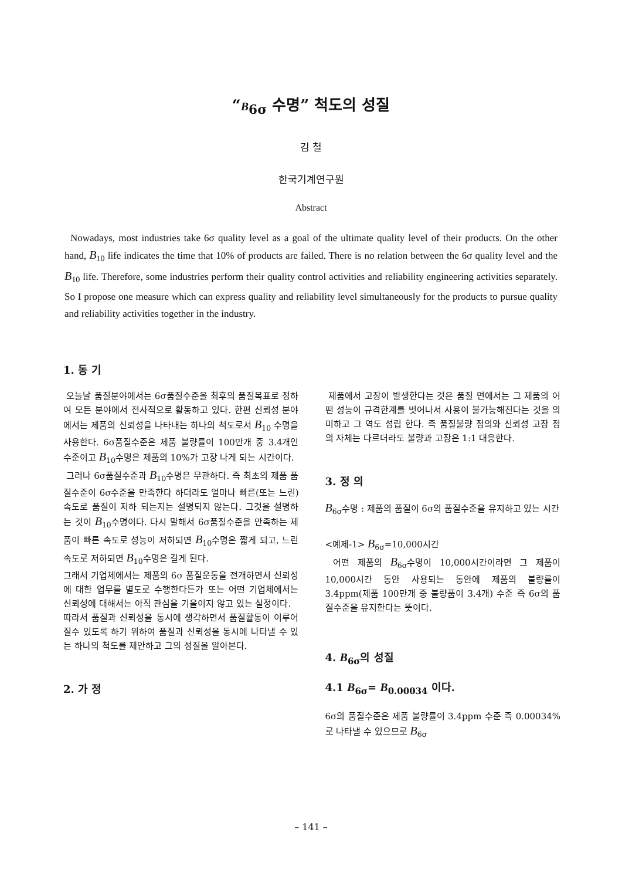“B<sub>6σ</sub> 수명” 척도의 성질
김 철
한국기계연구원
Abstract
Nowadays, most industries take 6σ quality level as a goal of the ultimate quality level of their products. On the other hand, B<sub>10</sub> life indicates the time that 10% of products are failed. There is no relation between the 6σ quality level and the B<sub>10</sub> life. Therefore, some industries perform their quality control activities and reliability engineering activities separately. So I propose one measure which can express quality and reliability level simultaneously for the products to pursue quality and reliability activities together in the industry.
1. 동 기
오늘날 품질분야에서는 6σ품질수준을 최후의 품질목표로 정하여 모든 분야에서 전사적으로 활동하고 있다. 한편 신뢰성 분야에서는 제품의 신뢰성을 나타내는 하나의 척도로서 B<sub>10</sub> 수명을 사용한다. 6σ품질수준은 제품 불량률이 100만개 중 3.4개인 수준이고 B<sub>10</sub>수명은 제품의 10%가 고장 나게 되는 시간이다.
그러나 6σ품질수준과 B<sub>10</sub>수명은 무관하다. 즉 최초의 제품 품질수준이 6σ수준을 만족한다 하더라도 얼마나 빠른(또는 느린) 속도로 품질이 저하 되는지는 설명되지 않는다. 그것을 설명하는 것이 B<sub>10</sub>수명이다. 다시 말해서 6σ품질수준을 만족하는 제품이 빠른 속도로 성능이 저하되면 B<sub>10</sub>수명은 짧게 되고, 느린 속도로 저하되면 B<sub>10</sub>수명은 길게 된다.
그래서 기업체에서는 제품의 6σ 품질운동을 전개하면서 신뢰성에 대한 업무를 별도로 수행한다든가 또는 어떤 기업체에서는 신뢰성에 대해서는 아직 관심을 기울이지 않고 있는 실정이다.
따라서 품질과 신뢰성을 동시에 생각하면서 품질활동이 이루어 질수 있도록 하기 위하여 품질과 신뢰성을 동시에 나타낼 수 있는 하나의 척도를 제안하고 그의 성질을 알아본다.
2. 가 정
제품에서 고장이 발생한다는 것은 품질 면에서는 그 제품의 어떤 성능이 규격한계를 벗어나서 사용이 불가능해진다는 것을 의미하고 그 역도 성립 한다. 즉 품질불량 정의와 신뢰성 고장 정의 자체는 다르더라도 불량과 고장은 1:1 대응한다.
3. 정 의
B<sub>6σ</sub>수명 : 제품의 품질이 6σ의 품질수준을 유지하고 있는 시간
<예제-1> B<sub>6σ</sub>=10,000시간
어떤 제품의 B<sub>6σ</sub>수명이 10,000시간이라면 그 제품이 10,000시간 동안 사용되는 동안에 제품의 불량률이 3.4ppm(제품 100만개 중 불량품이 3.4개) 수준 즉 6σ의 품질수준을 유지한다는 뜻이다.
4. B<sub>6σ</sub>의 성질
4.1 B<sub>6σ</sub>= B<sub>0.00034</sub> 이다.
6σ의 품질수준은 제품 불량률이 3.4ppm 수준 즉 0.00034%로 나타낼 수 있으므로 B<sub>6σ</sub>
– 141 –